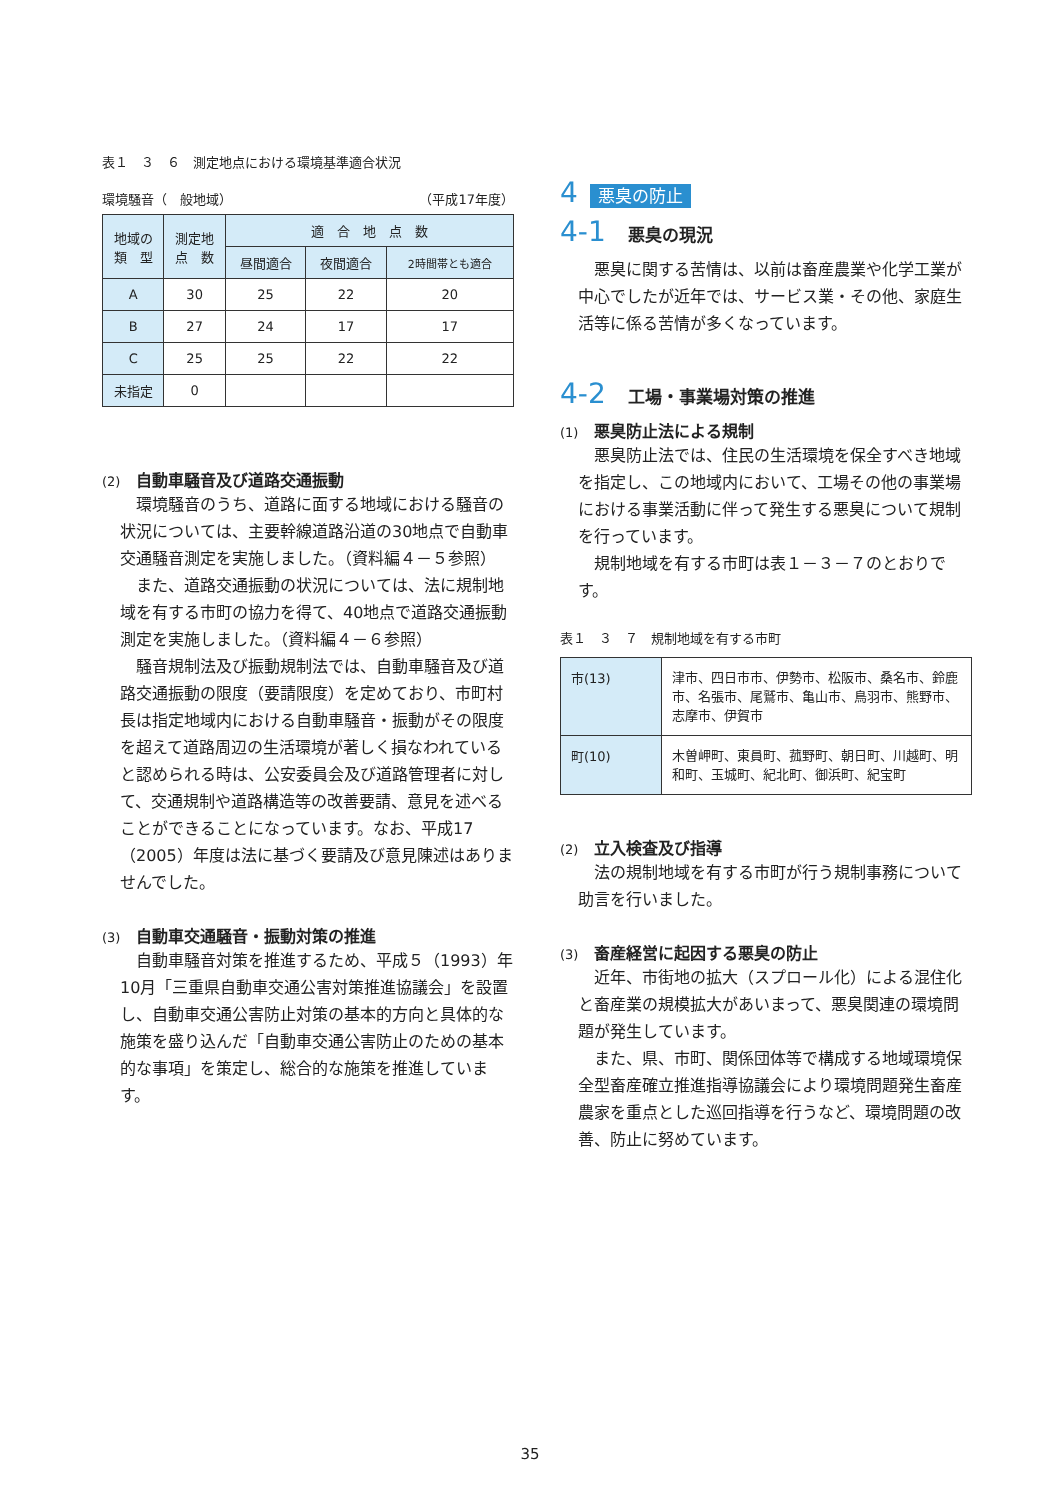表１　３　６　測定地点における環境基準適合状況
環境騒音（　般地域） （平成17年度）
| 地域の 類 型 | 測定地 点 数 | 適 合 地 点 数 | | |
| --- | --- | --- | --- | --- |
| | | 昼間適合 | 夜間適合 | 2時間帯とも適合 |
| A | 30 | 25 | 22 | 20 |
| B | 27 | 24 | 17 | 17 |
| C | 25 | 25 | 22 | 22 |
| 未指定 | 0 | | | |
(2) 自動車騒音及び道路交通振動
環境騒音のうち、道路に面する地域における騒音の状況については、主要幹線道路沿道の30地点で自動車交通騒音測定を実施しました。（資料編４－５参照）
また、道路交通振動の状況については、法に規制地域を有する市町の協力を得て、40地点で道路交通振動測定を実施しました。（資料編４－６参照）
騒音規制法及び振動規制法では、自動車騒音及び道路交通振動の限度（要請限度）を定めており、市町村長は指定地域内における自動車騒音・振動がその限度を超えて道路周辺の生活環境が著しく損なわれていると認められる時は、公安委員会及び道路管理者に対して、交通規制や道路構造等の改善要請、意見を述べることができることになっています。なお、平成17（2005）年度は法に基づく要請及び意見陳述はありませんでした。
(3) 自動車交通騒音・振動対策の推進
自動車騒音対策を推進するため、平成５（1993）年10月「三重県自動車交通公害対策推進協議会」を設置し、自動車交通公害防止対策の基本的方向と具体的な施策を盛り込んだ「自動車交通公害防止のための基本的な事項」を策定し、総合的な施策を推進しています。
4 悪臭の防止
4-1 悪臭の現況
悪臭に関する苦情は、以前は畜産農業や化学工業が中心でしたが近年では、サービス業・その他、家庭生活等に係る苦情が多くなっています。
4-2 工場・事業場対策の推進
(1) 悪臭防止法による規制
悪臭防止法では、住民の生活環境を保全すべき地域を指定し、この地域内において、工場その他の事業場における事業活動に伴って発生する悪臭について規制を行っています。
規制地域を有する市町は表１－３－７のとおりです。
表１　３　７　規制地域を有する市町
| 市(13) | 津市、四日市市、伊勢市、松阪市、桑名市、鈴鹿市、名張市、尾鷲市、亀山市、鳥羽市、熊野市、志摩市、伊賀市 |
| 町(10) | 木曽岬町、東員町、菰野町、朝日町、川越町、明和町、玉城町、紀北町、御浜町、紀宝町 |
(2) 立入検査及び指導
法の規制地域を有する市町が行う規制事務について助言を行いました。
(3) 畜産経営に起因する悪臭の防止
近年、市街地の拡大（スプロール化）による混住化と畜産業の規模拡大があいまって、悪臭関連の環境問題が発生しています。
また、県、市町、関係団体等で構成する地域環境保全型畜産確立推進指導協議会により環境問題発生畜産農家を重点とした巡回指導を行うなど、環境問題の改善、防止に努めています。
35